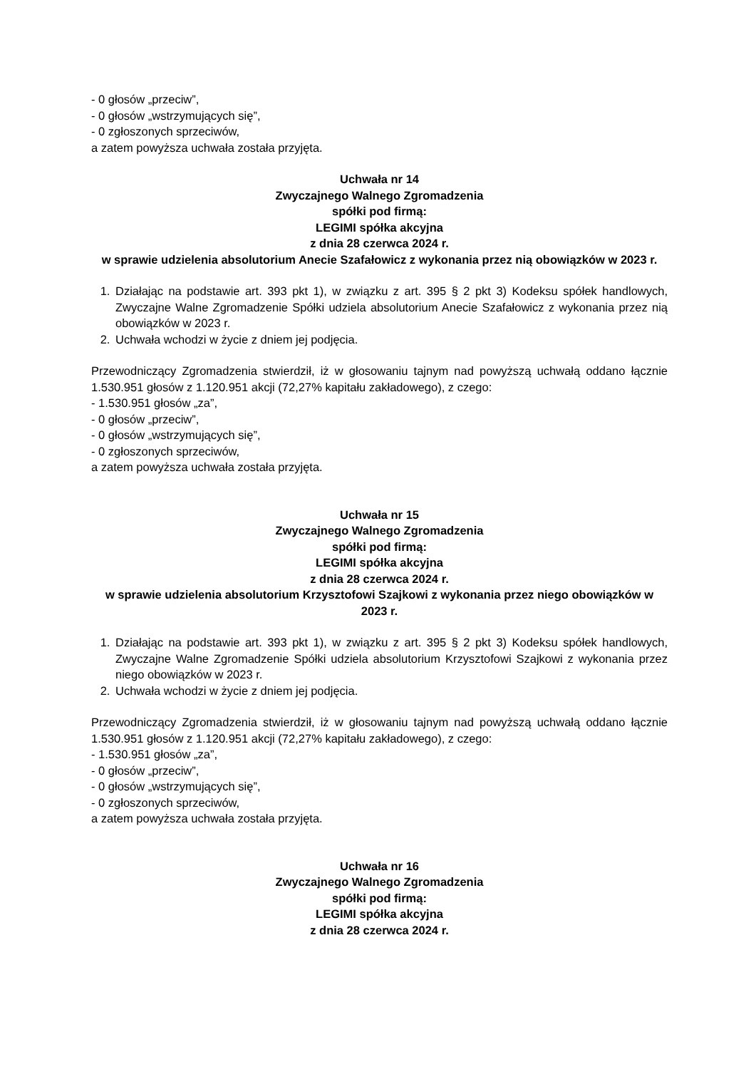- 0 głosów „przeciw”,
- 0 głosów „wstrzymujących się”,
- 0 zgłoszonych sprzeciwów,
a zatem powyższa uchwała została przyjęta.
Uchwała nr 14
Zwyczajnego Walnego Zgromadzenia
spółki pod firmą:
LEGIMI spółka akcyjna
z dnia 28 czerwca 2024 r.
w sprawie udzielenia absolutorium Anecie Szafałowicz z wykonania przez nią obowiązków w 2023 r.
1. Działając na podstawie art. 393 pkt 1), w związku z art. 395 § 2 pkt 3) Kodeksu spółek handlowych, Zwyczajne Walne Zgromadzenie Spółki udziela absolutorium Anecie Szafałowicz z wykonania przez nią obowiązków w 2023 r.
2. Uchwała wchodzi w życie z dniem jej podjęcia.
Przewodniczący Zgromadzenia stwierdził, iż w głosowaniu tajnym nad powyższą uchwałą oddano łącznie 1.530.951 głosów z 1.120.951 akcji (72,27% kapitału zakładowego), z czego:
- 1.530.951 głosów „za”,
- 0 głosów „przeciw”,
- 0 głosów „wstrzymujących się”,
- 0 zgłoszonych sprzeciwów,
a zatem powyższa uchwała została przyjęta.
Uchwała nr 15
Zwyczajnego Walnego Zgromadzenia
spółki pod firmą:
LEGIMI spółka akcyjna
z dnia 28 czerwca 2024 r.
w sprawie udzielenia absolutorium Krzysztofowi Szajkowi z wykonania przez niego obowiązków w 2023 r.
1. Działając na podstawie art. 393 pkt 1), w związku z art. 395 § 2 pkt 3) Kodeksu spółek handlowych, Zwyczajne Walne Zgromadzenie Spółki udziela absolutorium Krzysztofowi Szajkowi z wykonania przez niego obowiązków w 2023 r.
2. Uchwała wchodzi w życie z dniem jej podjęcia.
Przewodniczący Zgromadzenia stwierdził, iż w głosowaniu tajnym nad powyższą uchwałą oddano łącznie 1.530.951 głosów z 1.120.951 akcji (72,27% kapitału zakładowego), z czego:
- 1.530.951 głosów „za”,
- 0 głosów „przeciw”,
- 0 głosów „wstrzymujących się”,
- 0 zgłoszonych sprzeciwów,
a zatem powyższa uchwała została przyjęta.
Uchwała nr 16
Zwyczajnego Walnego Zgromadzenia
spółki pod firmą:
LEGIMI spółka akcyjna
z dnia 28 czerwca 2024 r.